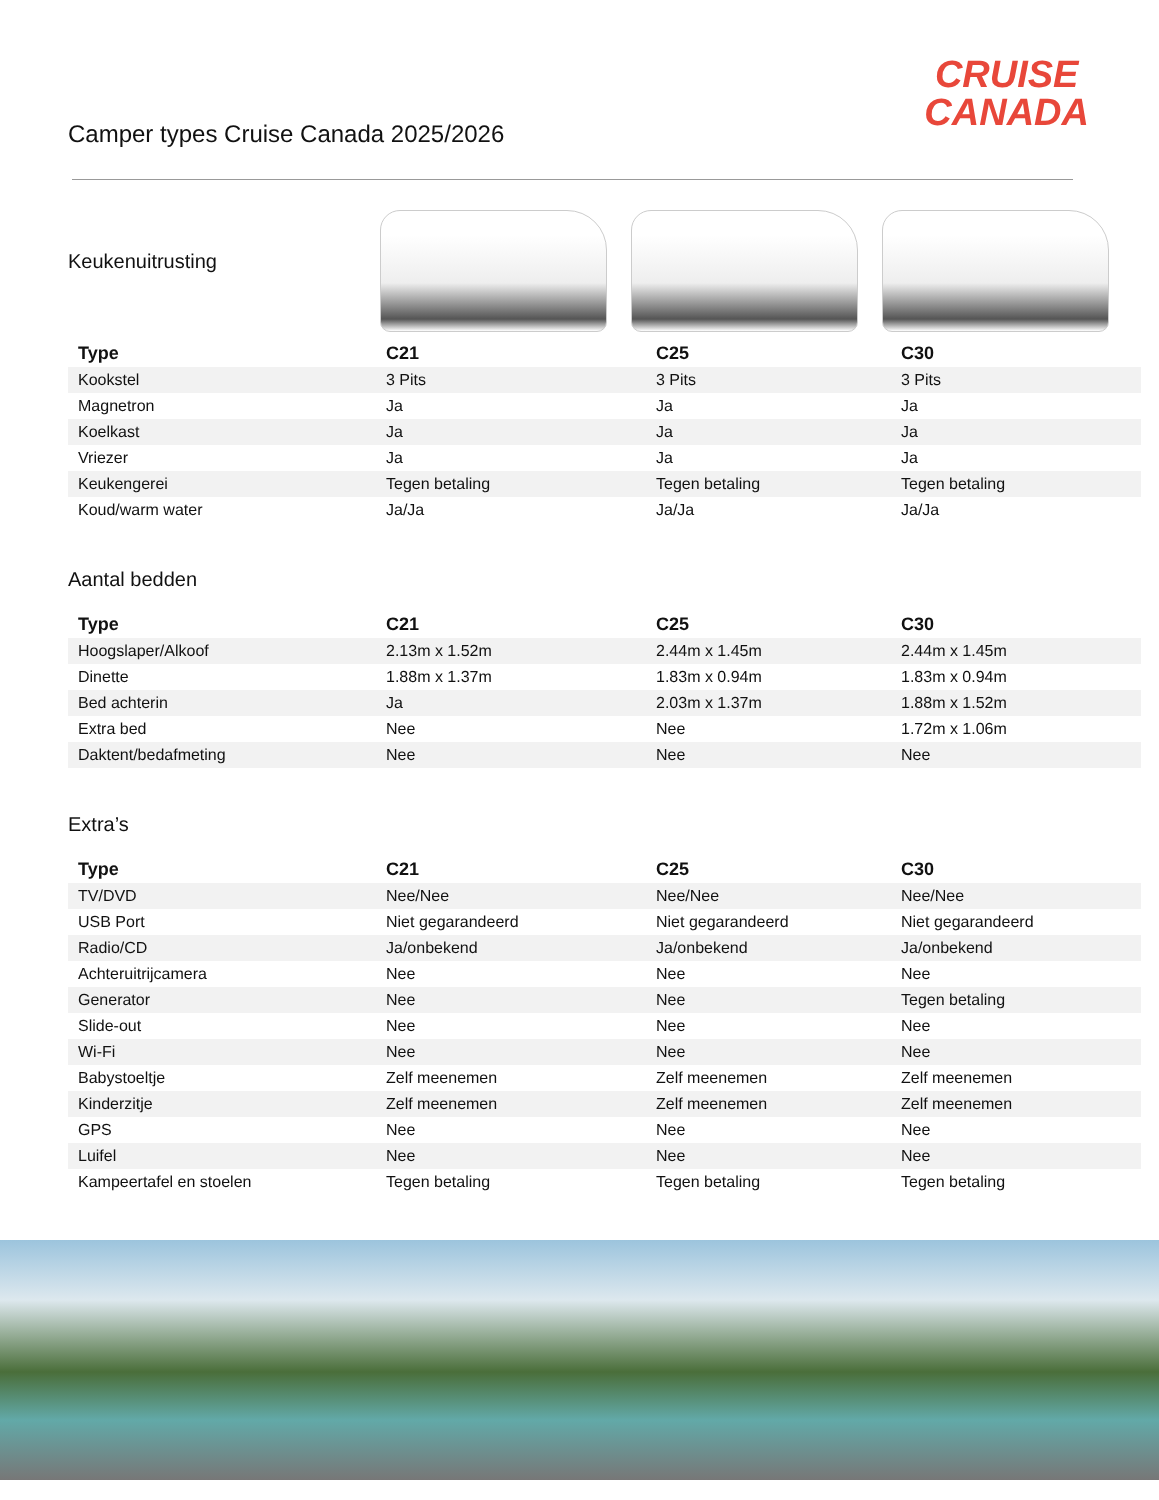Camper types Cruise Canada 2025/2026
CRUISE
CANADA
Keukenuitrusting
| Type | C21 | C25 | C30 |
| --- | --- | --- | --- |
| Kookstel | 3 Pits | 3 Pits | 3 Pits |
| Magnetron | Ja | Ja | Ja |
| Koelkast | Ja | Ja | Ja |
| Vriezer | Ja | Ja | Ja |
| Keukengerei | Tegen betaling | Tegen betaling | Tegen betaling |
| Koud/warm water | Ja/Ja | Ja/Ja | Ja/Ja |
Aantal bedden
| Type | C21 | C25 | C30 |
| --- | --- | --- | --- |
| Hoogslaper/Alkoof | 2.13m x 1.52m | 2.44m x 1.45m | 2.44m x 1.45m |
| Dinette | 1.88m x 1.37m | 1.83m x 0.94m | 1.83m x 0.94m |
| Bed achterin | Ja | 2.03m x 1.37m | 1.88m x 1.52m |
| Extra bed | Nee | Nee | 1.72m x 1.06m |
| Daktent/bedafmeting | Nee | Nee | Nee |
Extra’s
| Type | C21 | C25 | C30 |
| --- | --- | --- | --- |
| TV/DVD | Nee/Nee | Nee/Nee | Nee/Nee |
| USB Port | Niet gegarandeerd | Niet gegarandeerd | Niet gegarandeerd |
| Radio/CD | Ja/onbekend | Ja/onbekend | Ja/onbekend |
| Achteruitrijcamera | Nee | Nee | Nee |
| Generator | Nee | Nee | Tegen betaling |
| Slide-out | Nee | Nee | Nee |
| Wi-Fi | Nee | Nee | Nee |
| Babystoeltje | Zelf meenemen | Zelf meenemen | Zelf meenemen |
| Kinderzitje | Zelf meenemen | Zelf meenemen | Zelf meenemen |
| GPS | Nee | Nee | Nee |
| Luifel | Nee | Nee | Nee |
| Kampeertafel en stoelen | Tegen betaling | Tegen betaling | Tegen betaling |